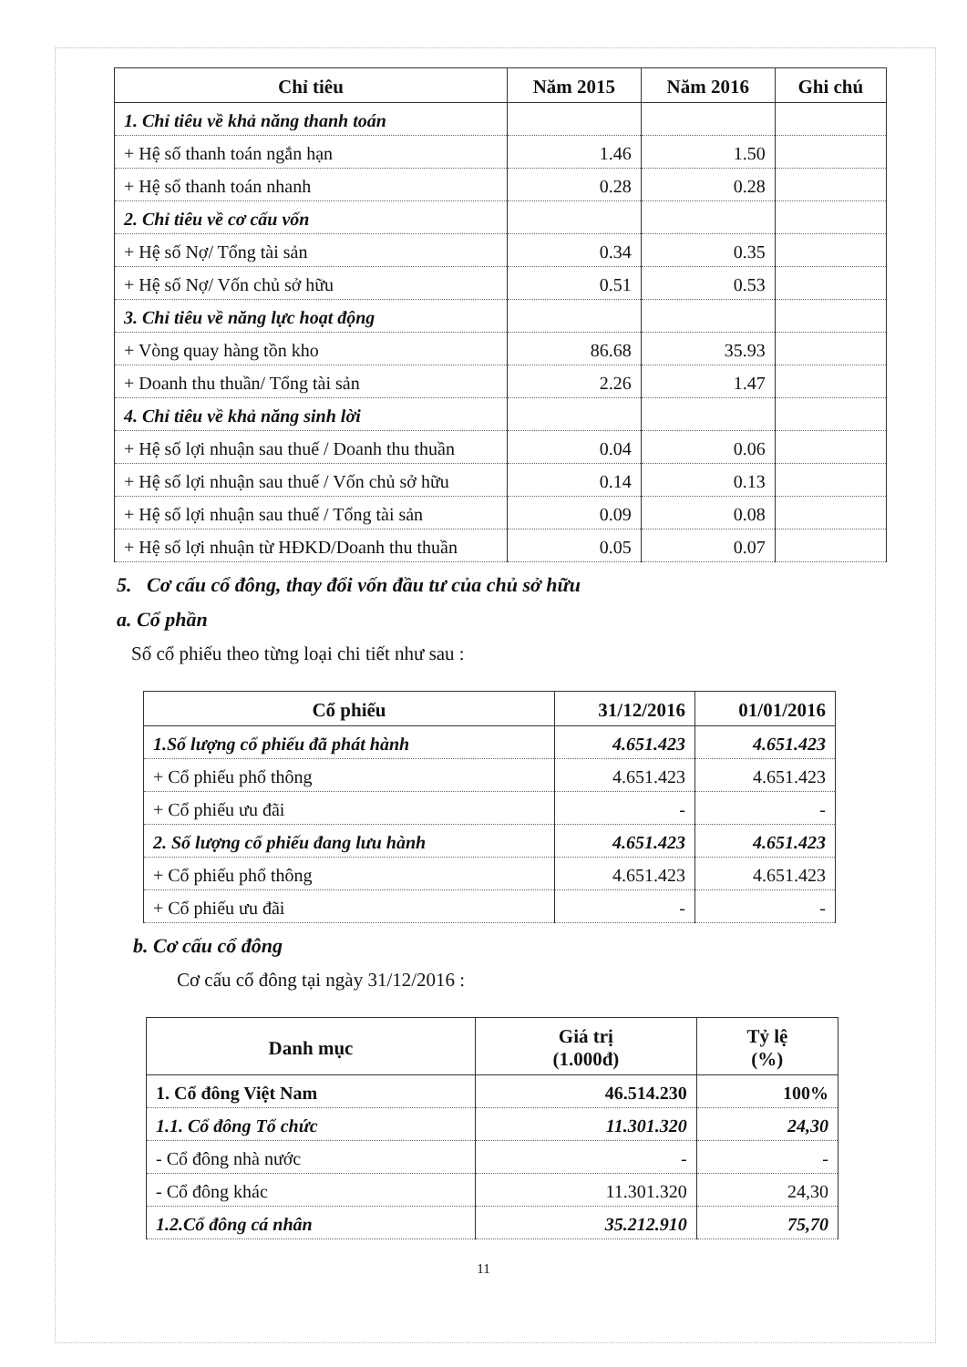| Chỉ tiêu | Năm 2015 | Năm 2016 | Ghi chú |
| --- | --- | --- | --- |
| 1. Chỉ tiêu về khả năng thanh toán | | | |
| + Hệ số thanh toán ngắn hạn | 1.46 | 1.50 | |
| + Hệ số thanh toán nhanh | 0.28 | 0.28 | |
| 2. Chỉ tiêu về cơ cấu vốn | | | |
| + Hệ số Nợ/ Tổng tài sản | 0.34 | 0.35 | |
| + Hệ số Nợ/ Vốn chủ sở hữu | 0.51 | 0.53 | |
| 3. Chỉ tiêu về năng lực hoạt động | | | |
| + Vòng quay hàng tồn kho | 86.68 | 35.93 | |
| + Doanh thu thuần/ Tổng tài sản | 2.26 | 1.47 | |
| 4. Chỉ tiêu về khả năng sinh lời | | | |
| + Hệ số lợi nhuận sau thuế / Doanh thu thuần | 0.04 | 0.06 | |
| + Hệ số lợi nhuận sau thuế / Vốn chủ sở hữu | 0.14 | 0.13 | |
| + Hệ số lợi nhuận sau thuế / Tổng tài sản | 0.09 | 0.08 | |
| + Hệ số lợi nhuận từ HĐKD/Doanh thu thuần | 0.05 | 0.07 | |
5. Cơ cấu cổ đông, thay đổi vốn đầu tư của chủ sở hữu
a. Cổ phần
Số cổ phiếu theo từng loại chi tiết như sau :
| Cổ phiếu | 31/12/2016 | 01/01/2016 |
| --- | --- | --- |
| 1.Số lượng cổ phiếu đã phát hành | 4.651.423 | 4.651.423 |
| + Cổ phiếu phổ thông | 4.651.423 | 4.651.423 |
| + Cổ phiếu ưu đãi | - | - |
| 2. Số lượng cổ phiếu đang lưu hành | 4.651.423 | 4.651.423 |
| + Cổ phiếu phổ thông | 4.651.423 | 4.651.423 |
| + Cổ phiếu ưu đãi | - | - |
b. Cơ cấu cổ đông
Cơ cấu cổ đông tại ngày 31/12/2016 :
| Danh mục | Giá trị (1.000đ) | Tỷ lệ (%) |
| --- | --- | --- |
| 1. Cổ đông Việt Nam | 46.514.230 | 100% |
| 1.1. Cổ đông Tổ chức | 11.301.320 | 24,30 |
| - Cổ đông nhà nước | - | - |
| - Cổ đông khác | 11.301.320 | 24,30 |
| 1.2.Cổ đông cá nhân | 35.212.910 | 75,70 |
11